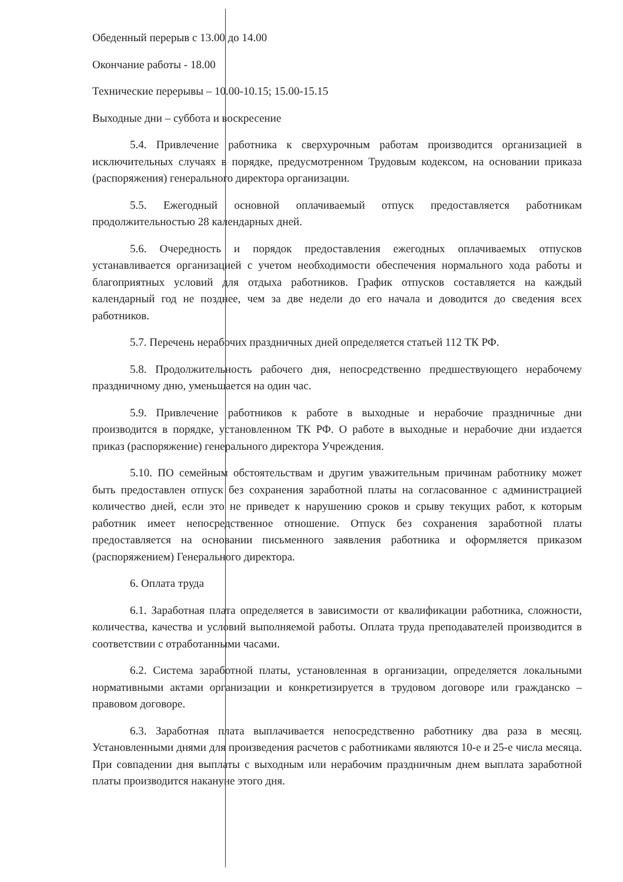Обеденный перерыв с 13.00 до 14.00
Окончание работы - 18.00
Технические перерывы – 10.00-10.15; 15.00-15.15
Выходные дни – суббота и воскресение
5.4. Привлечение работника к сверхурочным работам производится организацией в исключительных случаях в порядке, предусмотренном Трудовым кодексом, на основании приказа (распоряжения) генерального директора организации.
5.5. Ежегодный основной оплачиваемый отпуск предоставляется работникам продолжительностью 28 календарных дней.
5.6. Очередность и порядок предоставления ежегодных оплачиваемых отпусков устанавливается организацией с учетом необходимости обеспечения нормального хода работы и благоприятных условий для отдыха работников. График отпусков составляется на каждый календарный год не позднее, чем за две недели до его начала и доводится до сведения всех работников.
5.7. Перечень нерабочих праздничных дней определяется статьей 112 ТК РФ.
5.8. Продолжительность рабочего дня, непосредственно предшествующего нерабочему праздничному дню, уменьшается на один час.
5.9. Привлечение работников к работе в выходные и нерабочие праздничные дни производится в порядке, установленном ТК РФ. О работе в выходные и нерабочие дни издается приказ (распоряжение) генерального директора Учреждения.
5.10. ПО семейным обстоятельствам и другим уважительным причинам работнику может быть предоставлен отпуск без сохранения заработной платы на согласованное с администрацией количество дней, если это не приведет к нарушению сроков и срыву текущих работ, к которым работник имеет непосредственное отношение. Отпуск без сохранения заработной платы предоставляется на основании письменного заявления работника и оформляется приказом (распоряжением) Генерального директора.
6. Оплата труда
6.1. Заработная плата определяется в зависимости от квалификации работника, сложности, количества, качества и условий выполняемой работы. Оплата труда преподавателей производится в соответствии с отработанными часами.
6.2. Система заработной платы, установленная в организации, определяется локальными нормативными актами организации и конкретизируется в трудовом договоре или гражданско – правовом договоре.
6.3. Заработная плата выплачивается непосредственно работнику два раза в месяц. Установленными днями для произведения расчетов с работниками являются 10-е и 25-е числа месяца. При совпадении дня выплаты с выходным или нерабочим праздничным днем выплата заработной платы производится накануне этого дня.